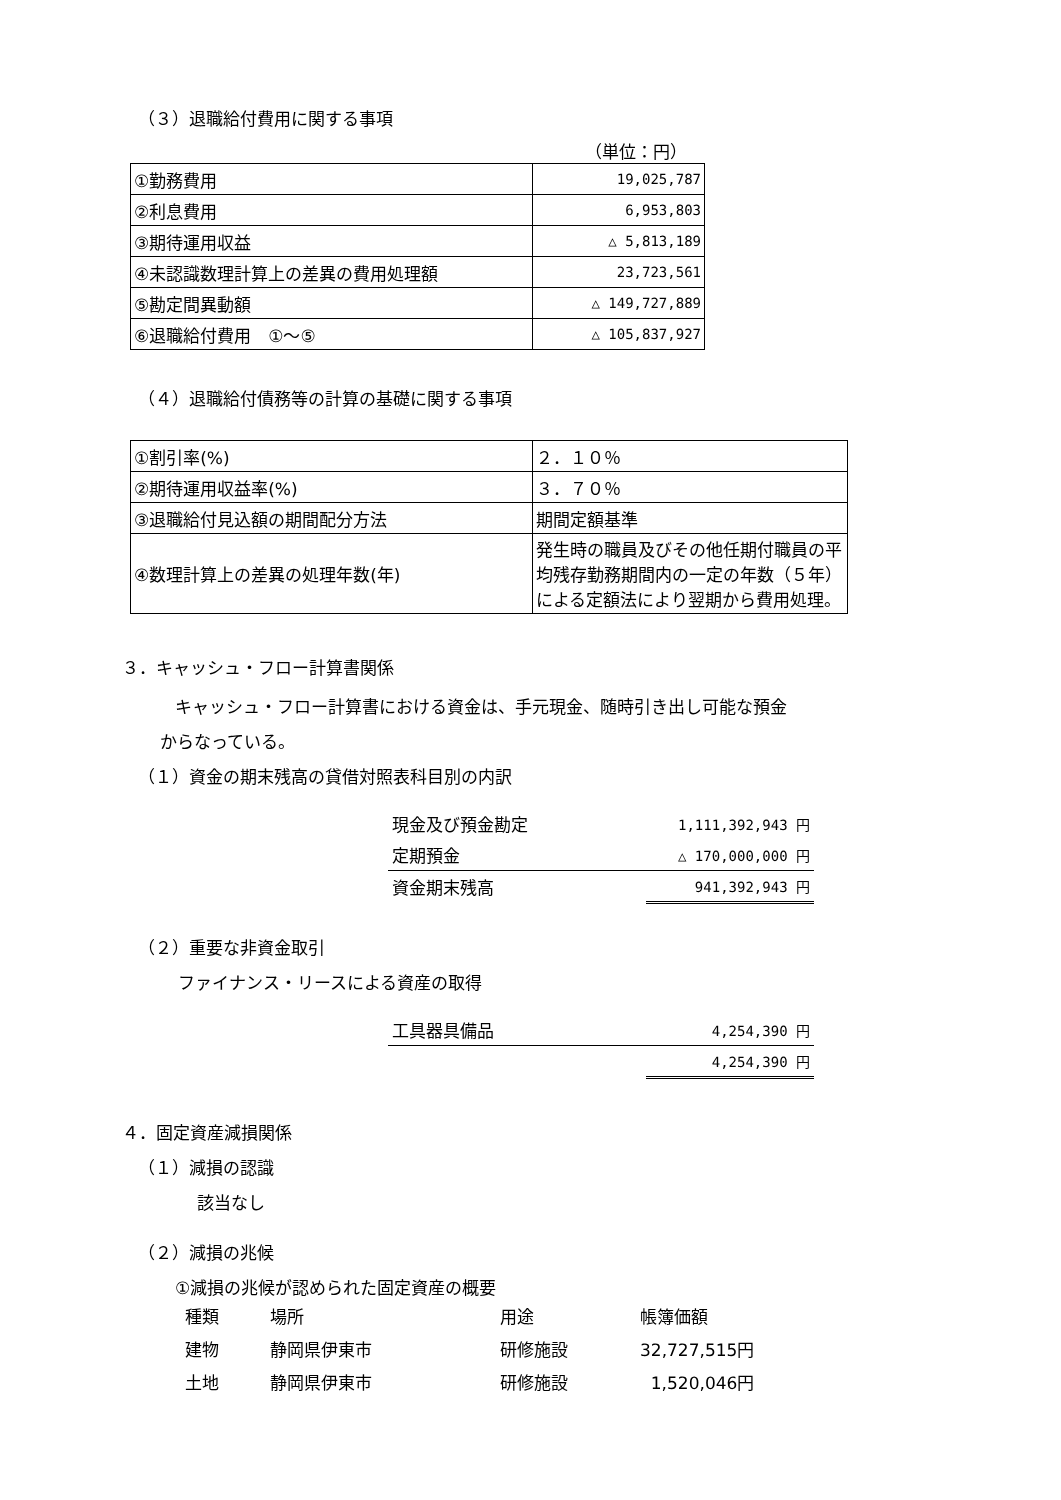（３）退職給付費用に関する事項
（単位：円）
| ①勤務費用 | 19,025,787 |
| ②利息費用 | 6,953,803 |
| ③期待運用収益 | △ 5,813,189 |
| ④未認識数理計算上の差異の費用処理額 | 23,723,561 |
| ⑤勘定間異動額 | △ 149,727,889 |
| ⑥退職給付費用 ①～⑤ | △ 105,837,927 |
（４）退職給付債務等の計算の基礎に関する事項
| ①割引率(%) | ２．１０％ |
| ②期待運用収益率(%) | ３．７０％ |
| ③退職給付見込額の期間配分方法 | 期間定額基準 |
| ④数理計算上の差異の処理年数(年) | 発生時の職員及びその他任期付職員の平均残存勤務期間内の一定の年数（５年）による定額法により翌期から費用処理。 |
３．キャッシュ・フロー計算書関係
キャッシュ・フロー計算書における資金は、手元現金、随時引き出し可能な預金
からなっている。
（１）資金の期末残高の貸借対照表科目別の内訳
| 現金及び預金勘定 | 1,111,392,943 円 |
| 定期預金 | △ 170,000,000 円 |
| 資金期末残高 | 941,392,943 円 |
（２）重要な非資金取引
ファイナンス・リースによる資産の取得
| 工具器具備品 | 4,254,390 円 |
| | 4,254,390 円 |
４．固定資産減損関係
（１）減損の認識
該当なし
（２）減損の兆候
①減損の兆候が認められた固定資産の概要
| 種類 | 場所 | 用途 | 帳簿価額 |
| 建物 | 静岡県伊東市 | 研修施設 | 32,727,515円 |
| 土地 | 静岡県伊東市 | 研修施設 | 1,520,046円 |